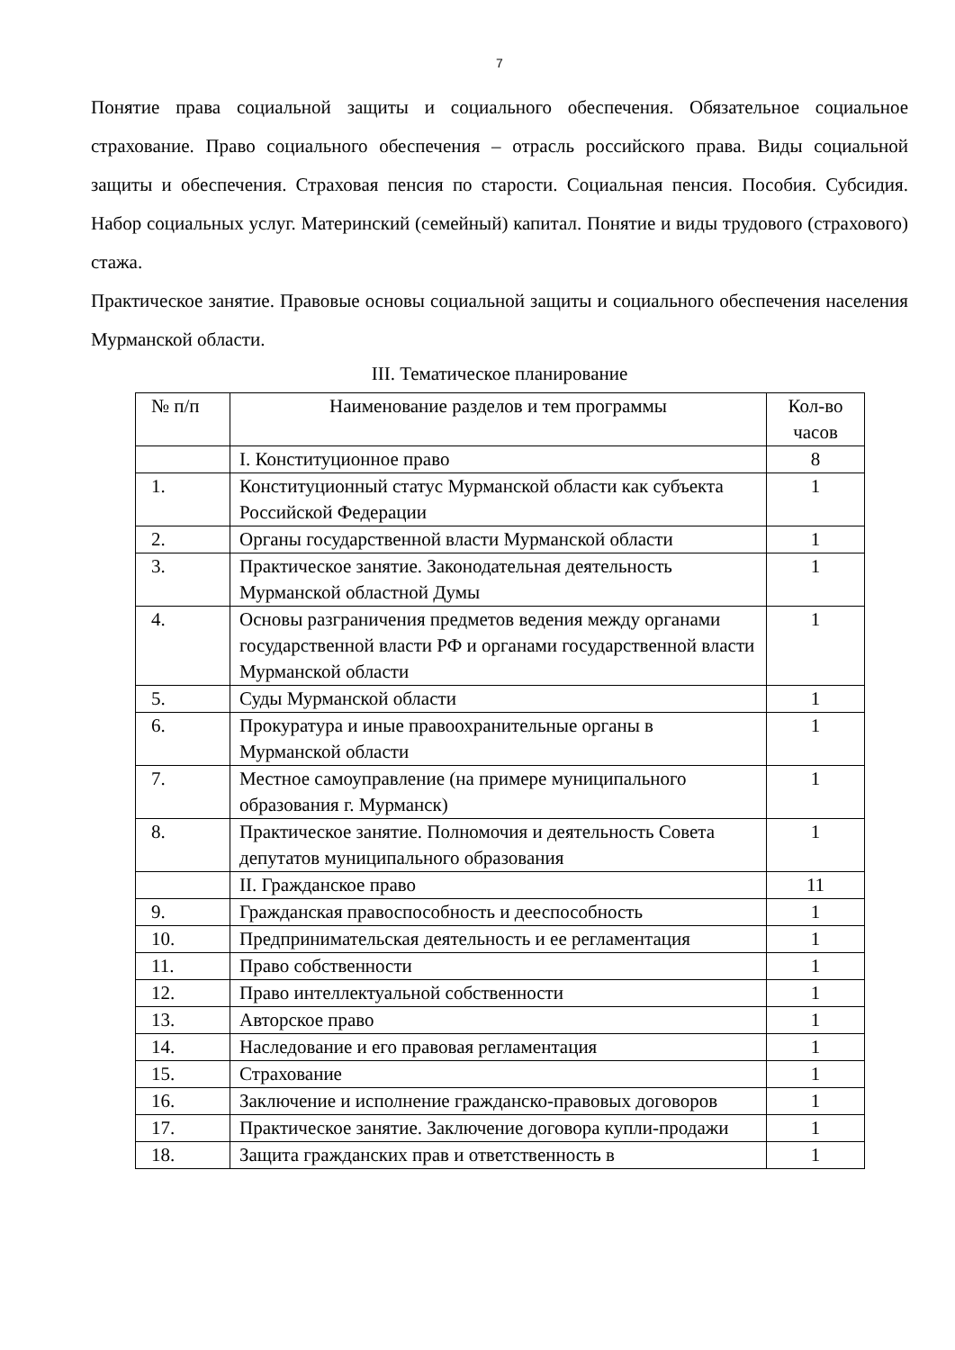7
Понятие права социальной защиты и социального обеспечения. Обязательное социальное страхование. Право социального обеспечения – отрасль российского права. Виды социальной защиты и обеспечения. Страховая пенсия по старости. Социальная пенсия. Пособия. Субсидия. Набор социальных услуг. Материнский (семейный) капитал. Понятие и виды трудового (страхового) стажа.
Практическое занятие. Правовые основы социальной защиты и социального обеспечения населения Мурманской области.
III. Тематическое планирование
| № п/п | Наименование разделов и тем программы | Кол-во часов |
| | I. Конституционное право | 8 |
| 1. | Конституционный статус Мурманской области как субъекта Российской Федерации | 1 |
| 2. | Органы государственной власти Мурманской области | 1 |
| 3. | Практическое занятие. Законодательная деятельность Мурманской областной Думы | 1 |
| 4. | Основы разграничения предметов ведения между органами государственной власти РФ и органами государственной власти Мурманской области | 1 |
| 5. | Суды Мурманской области | 1 |
| 6. | Прокуратура и иные правоохранительные органы в Мурманской области | 1 |
| 7. | Местное самоуправление (на примере муниципального образования г. Мурманск) | 1 |
| 8. | Практическое занятие. Полномочия и деятельность Совета депутатов муниципального образования | 1 |
| | II. Гражданское право | 11 |
| 9. | Гражданская правоспособность и дееспособность | 1 |
| 10. | Предпринимательская деятельность и ее регламентация | 1 |
| 11. | Право собственности | 1 |
| 12. | Право интеллектуальной собственности | 1 |
| 13. | Авторское право | 1 |
| 14. | Наследование и его правовая регламентация | 1 |
| 15. | Страхование | 1 |
| 16. | Заключение и исполнение гражданско-правовых договоров | 1 |
| 17. | Практическое занятие. Заключение договора купли-продажи | 1 |
| 18. | Защита гражданских прав и ответственность в | 1 |